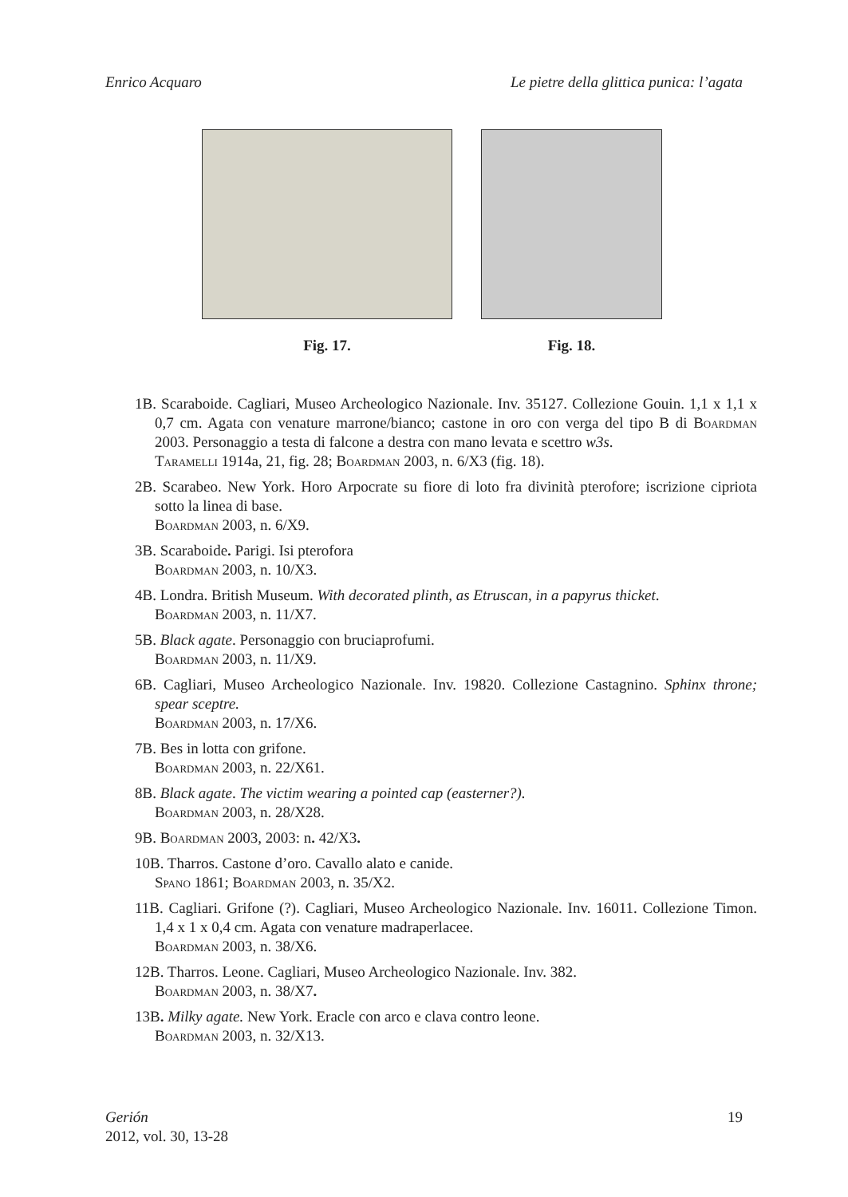Enrico Acquaro Le pietre della glittica punica: l’agata
Fig. 17. Fig. 18.
1B. Scaraboide. Cagliari, Museo Archeologico Nazionale. Inv. 35127. Collezione Gouin. 1,1 x 1,1 x 0,7 cm. Agata con venature marrone/bianco; castone in oro con verga del tipo B di Boardman 2003. Personaggio a testa di falcone a destra con mano levata e scettro w3s.
Taramelli 1914a, 21, fig. 28; Boardman 2003, n. 6/X3 (fig. 18).
2B. Scarabeo. New York. Horo Arpocrate su fiore di loto fra divinità pterofore; iscrizione cipriota sotto la linea di base.
Boardman 2003, n. 6/X9.
3B. Scaraboide. Parigi. Isi pterofora
Boardman 2003, n. 10/X3.
4B. Londra. British Museum. With decorated plinth, as Etruscan, in a papyrus thicket.
Boardman 2003, n. 11/X7.
5B. Black agate. Personaggio con bruciaprofumi.
Boardman 2003, n. 11/X9.
6B. Cagliari, Museo Archeologico Nazionale. Inv. 19820. Collezione Castagnino. Sphinx throne; spear sceptre.
Boardman 2003, n. 17/X6.
7B. Bes in lotta con grifone.
Boardman 2003, n. 22/X61.
8B. Black agate. The victim wearing a pointed cap (easterner?).
Boardman 2003, n. 28/X28.
9B. Boardman 2003, 2003: n. 42/X3.
10B. Tharros. Castone d’oro. Cavallo alato e canide.
Spano 1861; Boardman 2003, n. 35/X2.
11B. Cagliari. Grifone (?). Cagliari, Museo Archeologico Nazionale. Inv. 16011. Collezione Timon. 1,4 x 1 x 0,4 cm. Agata con venature madraperlacee.
Boardman 2003, n. 38/X6.
12B. Tharros. Leone. Cagliari, Museo Archeologico Nazionale. Inv. 382.
Boardman 2003, n. 38/X7.
13B. Milky agate. New York. Eracle con arco e clava contro leone.
Boardman 2003, n. 32/X13.
Gerión
2012, vol. 30, 13-28
19